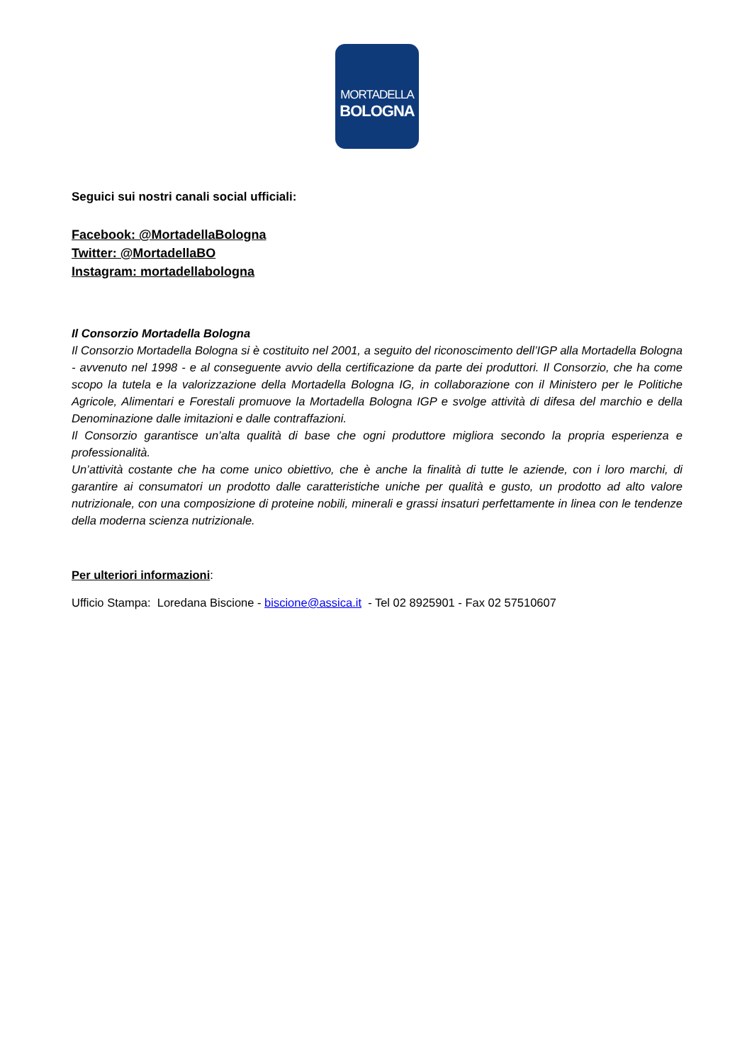MORTADELLA
BOLOGNA
Seguici sui nostri canali social ufficiali:
Facebook: @MortadellaBologna
Twitter: @MortadellaBO
Instagram: mortadellabologna
Il Consorzio Mortadella Bologna
Il Consorzio Mortadella Bologna si è costituito nel 2001, a seguito del riconoscimento dell’IGP alla Mortadella Bologna - avvenuto nel 1998 - e al conseguente avvio della certificazione da parte dei produttori. Il Consorzio, che ha come scopo la tutela e la valorizzazione della Mortadella Bologna IG, in collaborazione con il Ministero per le Politiche Agricole, Alimentari e Forestali promuove la Mortadella Bologna IGP e svolge attività di difesa del marchio e della Denominazione dalle imitazioni e dalle contraffazioni.
Il Consorzio garantisce un’alta qualità di base che ogni produttore migliora secondo la propria esperienza e professionalità.
Un’attività costante che ha come unico obiettivo, che è anche la finalità di tutte le aziende, con i loro marchi, di garantire ai consumatori un prodotto dalle caratteristiche uniche per qualità e gusto, un prodotto ad alto valore nutrizionale, con una composizione di proteine nobili, minerali e grassi insaturi perfettamente in linea con le tendenze della moderna scienza nutrizionale.
Per ulteriori informazioni:
Ufficio Stampa: Loredana Biscione - biscione@assica.it - Tel 02 8925901 - Fax 02 57510607